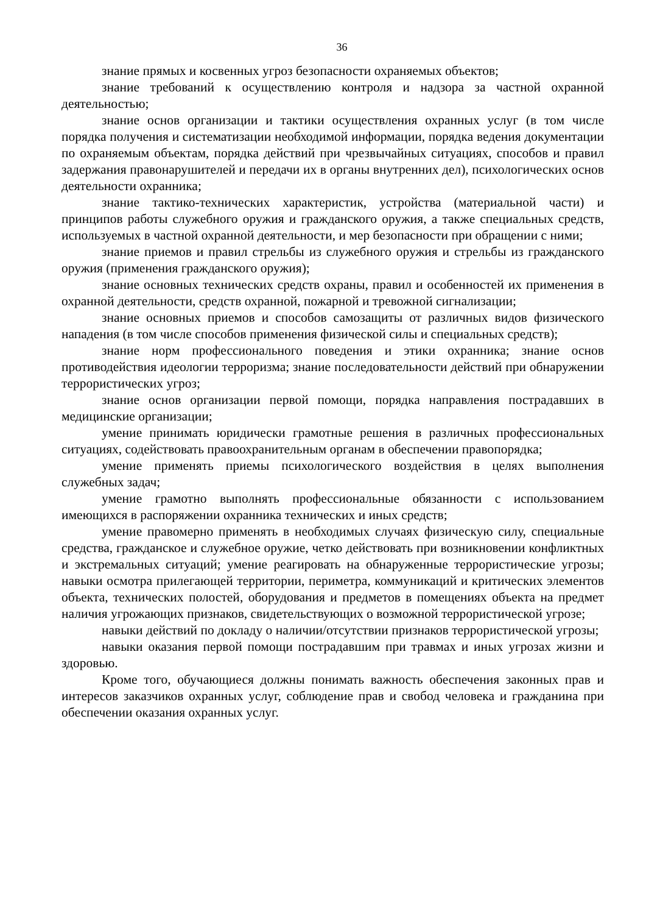36
знание прямых и косвенных угроз безопасности охраняемых объектов;
знание требований к осуществлению контроля и надзора за частной охранной деятельностью;
знание основ организации и тактики осуществления охранных услуг (в том числе порядка получения и систематизации необходимой информации, порядка ведения документации по охраняемым объектам, порядка действий при чрезвычайных ситуациях, способов и правил задержания правонарушителей и передачи их в органы внутренних дел), психологических основ деятельности охранника;
знание тактико-технических характеристик, устройства (материальной части) и принципов работы служебного оружия и гражданского оружия, а также специальных средств, используемых в частной охранной деятельности, и мер безопасности при обращении с ними;
знание приемов и правил стрельбы из служебного оружия и стрельбы из гражданского оружия (применения гражданского оружия);
знание основных технических средств охраны, правил и особенностей их применения в охранной деятельности, средств охранной, пожарной и тревожной сигнализации;
знание основных приемов и способов самозащиты от различных видов физического нападения (в том числе способов применения физической силы и специальных средств);
знание норм профессионального поведения и этики охранника; знание основ противодействия идеологии терроризма; знание последовательности действий при обнаружении террористических угроз;
знание основ организации первой помощи, порядка направления пострадавших в медицинские организации;
умение принимать юридически грамотные решения в различных профессиональных ситуациях, содействовать правоохранительным органам в обеспечении правопорядка;
умение применять приемы психологического воздействия в целях выполнения служебных задач;
умение грамотно выполнять профессиональные обязанности с использованием имеющихся в распоряжении охранника технических и иных средств;
умение правомерно применять в необходимых случаях физическую силу, специальные средства, гражданское и служебное оружие, четко действовать при возникновении конфликтных и экстремальных ситуаций; умение реагировать на обнаруженные террористические угрозы; навыки осмотра прилегающей территории, периметра, коммуникаций и критических элементов объекта, технических полостей, оборудования и предметов в помещениях объекта на предмет наличия угрожающих признаков, свидетельствующих о возможной террористической угрозе;
навыки действий по докладу о наличии/отсутствии признаков террористической угрозы;
навыки оказания первой помощи пострадавшим при травмах и иных угрозах жизни и здоровью.
Кроме того, обучающиеся должны понимать важность обеспечения законных прав и интересов заказчиков охранных услуг, соблюдение прав и свобод человека и гражданина при обеспечении оказания охранных услуг.